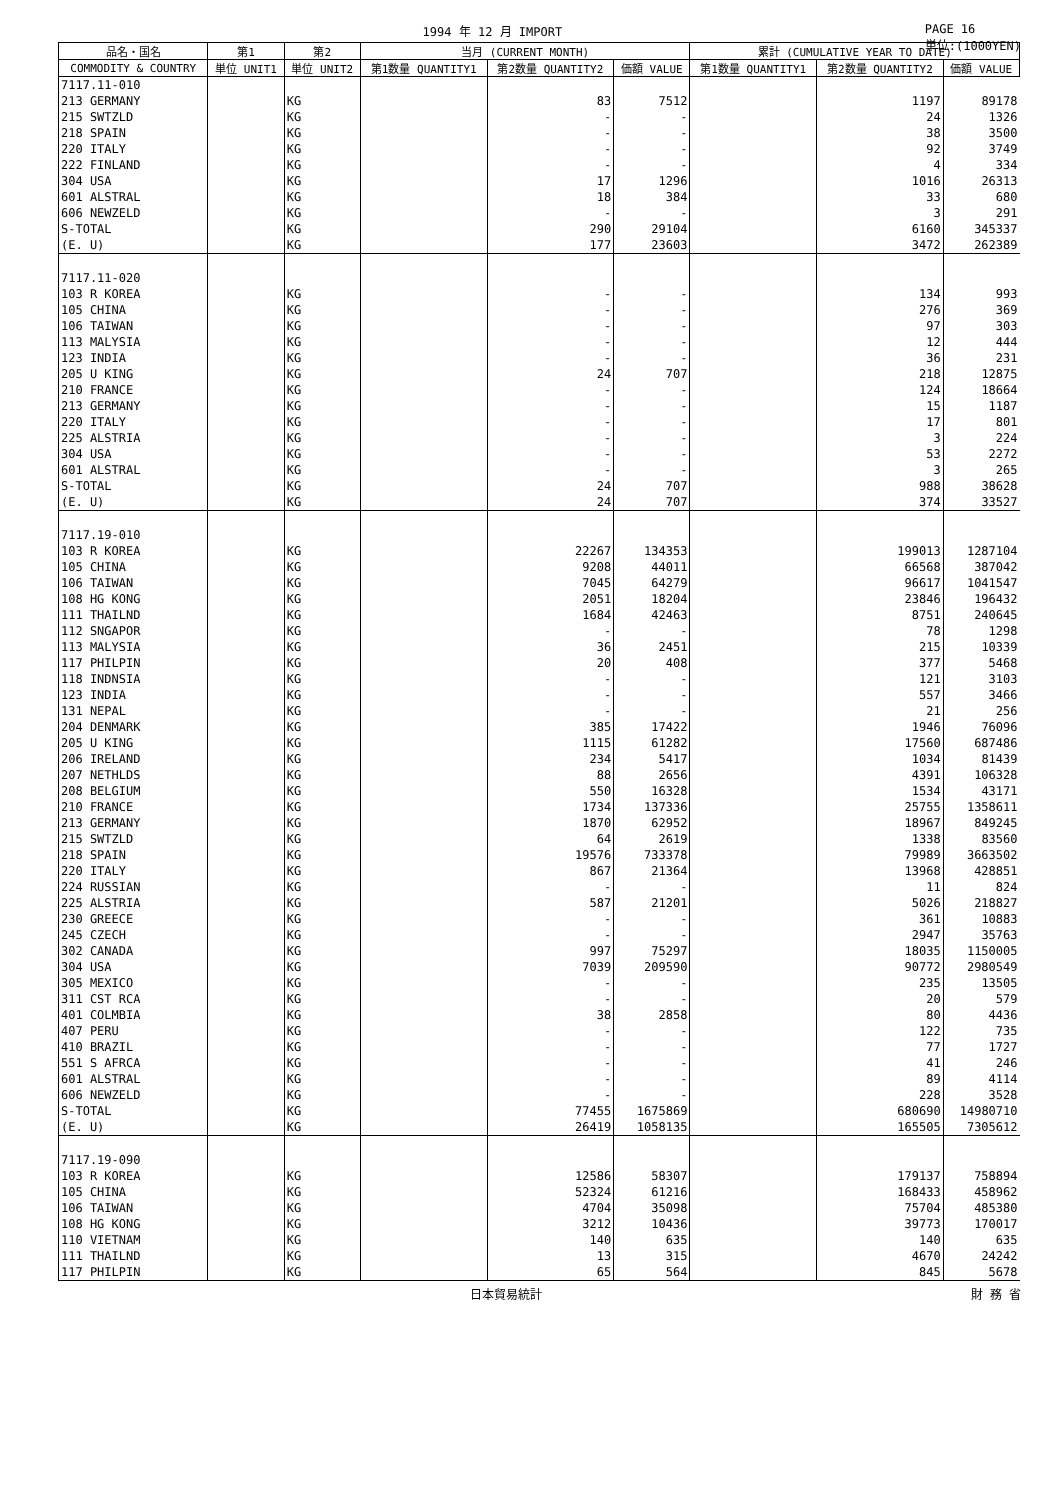1994 年 12 月 IMPORT PAGE 16
単位:(1000YEN)
| 品名・国名 | 第1 | 第2 | 当月 (CURRENT MONTH) | | | 累計 (CUMULATIVE YEAR TO DATE) | | |
| --- | --- | --- | --- | --- | --- | --- | --- | --- |
| COMMODITY & COUNTRY | 単位 UNIT1 | 単位 UNIT2 | 第1数量 QUANTITY1 | 第2数量 QUANTITY2 | 価額 VALUE | 第1数量 QUANTITY1 | 第2数量 QUANTITY2 | 価額 VALUE |
| 7117.11-010 | | | | | | | | |
| 213 GERMANY | | KG | | 83 | 7512 | | 1197 | 89178 |
| 215 SWTZLD | | KG | | - | - | | 24 | 1326 |
| 218 SPAIN | | KG | | - | - | | 38 | 3500 |
| 220 ITALY | | KG | | - | - | | 92 | 3749 |
| 222 FINLAND | | KG | | - | - | | 4 | 334 |
| 304 USA | | KG | | 17 | 1296 | | 1016 | 26313 |
| 601 ALSTRAL | | KG | | 18 | 384 | | 33 | 680 |
| 606 NEWZELD | | KG | | - | - | | 3 | 291 |
| S-TOTAL | | KG | | 290 | 29104 | | 6160 | 345337 |
| (E. U) | | KG | | 177 | 23603 | | 3472 | 262389 |
| 7117.11-020 | | | | | | | | |
| 103 R KOREA | | KG | | - | - | | 134 | 993 |
| 105 CHINA | | KG | | - | - | | 276 | 369 |
| 106 TAIWAN | | KG | | - | - | | 97 | 303 |
| 113 MALYSIA | | KG | | - | - | | 12 | 444 |
| 123 INDIA | | KG | | - | - | | 36 | 231 |
| 205 U KING | | KG | | 24 | 707 | | 218 | 12875 |
| 210 FRANCE | | KG | | - | - | | 124 | 18664 |
| 213 GERMANY | | KG | | - | - | | 15 | 1187 |
| 220 ITALY | | KG | | - | - | | 17 | 801 |
| 225 ALSTRIA | | KG | | - | - | | 3 | 224 |
| 304 USA | | KG | | - | - | | 53 | 2272 |
| 601 ALSTRAL | | KG | | - | - | | 3 | 265 |
| S-TOTAL | | KG | | 24 | 707 | | 988 | 38628 |
| (E. U) | | KG | | 24 | 707 | | 374 | 33527 |
| 7117.19-010 | | | | | | | | |
| 103 R KOREA | | KG | | 22267 | 134353 | | 199013 | 1287104 |
| 105 CHINA | | KG | | 9208 | 44011 | | 66568 | 387042 |
| 106 TAIWAN | | KG | | 7045 | 64279 | | 96617 | 1041547 |
| 108 HG KONG | | KG | | 2051 | 18204 | | 23846 | 196432 |
| 111 THAILND | | KG | | 1684 | 42463 | | 8751 | 240645 |
| 112 SNGAPOR | | KG | | - | - | | 78 | 1298 |
| 113 MALYSIA | | KG | | 36 | 2451 | | 215 | 10339 |
| 117 PHILPIN | | KG | | 20 | 408 | | 377 | 5468 |
| 118 INDNSIA | | KG | | - | - | | 121 | 3103 |
| 123 INDIA | | KG | | - | - | | 557 | 3466 |
| 131 NEPAL | | KG | | - | - | | 21 | 256 |
| 204 DENMARK | | KG | | 385 | 17422 | | 1946 | 76096 |
| 205 U KING | | KG | | 1115 | 61282 | | 17560 | 687486 |
| 206 IRELAND | | KG | | 234 | 5417 | | 1034 | 81439 |
| 207 NETHLDS | | KG | | 88 | 2656 | | 4391 | 106328 |
| 208 BELGIUM | | KG | | 550 | 16328 | | 1534 | 43171 |
| 210 FRANCE | | KG | | 1734 | 137336 | | 25755 | 1358611 |
| 213 GERMANY | | KG | | 1870 | 62952 | | 18967 | 849245 |
| 215 SWTZLD | | KG | | 64 | 2619 | | 1338 | 83560 |
| 218 SPAIN | | KG | | 19576 | 733378 | | 79989 | 3663502 |
| 220 ITALY | | KG | | 867 | 21364 | | 13968 | 428851 |
| 224 RUSSIAN | | KG | | - | - | | 11 | 824 |
| 225 ALSTRIA | | KG | | 587 | 21201 | | 5026 | 218827 |
| 230 GREECE | | KG | | - | - | | 361 | 10883 |
| 245 CZECH | | KG | | - | - | | 2947 | 35763 |
| 302 CANADA | | KG | | 997 | 75297 | | 18035 | 1150005 |
| 304 USA | | KG | | 7039 | 209590 | | 90772 | 2980549 |
| 305 MEXICO | | KG | | - | - | | 235 | 13505 |
| 311 CST RCA | | KG | | - | - | | 20 | 579 |
| 401 COLMBIA | | KG | | 38 | 2858 | | 80 | 4436 |
| 407 PERU | | KG | | - | - | | 122 | 735 |
| 410 BRAZIL | | KG | | - | - | | 77 | 1727 |
| 551 S AFRCA | | KG | | - | - | | 41 | 246 |
| 601 ALSTRAL | | KG | | - | - | | 89 | 4114 |
| 606 NEWZELD | | KG | | - | - | | 228 | 3528 |
| S-TOTAL | | KG | | 77455 | 1675869 | | 680690 | 14980710 |
| (E. U) | | KG | | 26419 | 1058135 | | 165505 | 7305612 |
| 7117.19-090 | | | | | | | | |
| 103 R KOREA | | KG | | 12586 | 58307 | | 179137 | 758894 |
| 105 CHINA | | KG | | 52324 | 61216 | | 168433 | 458962 |
| 106 TAIWAN | | KG | | 4704 | 35098 | | 75704 | 485380 |
| 108 HG KONG | | KG | | 3212 | 10436 | | 39773 | 170017 |
| 110 VIETNAM | | KG | | 140 | 635 | | 140 | 635 |
| 111 THAILND | | KG | | 13 | 315 | | 4670 | 24242 |
| 117 PHILPIN | | KG | | 65 | 564 | | 845 | 5678 |
日本貿易統計 財 務 省